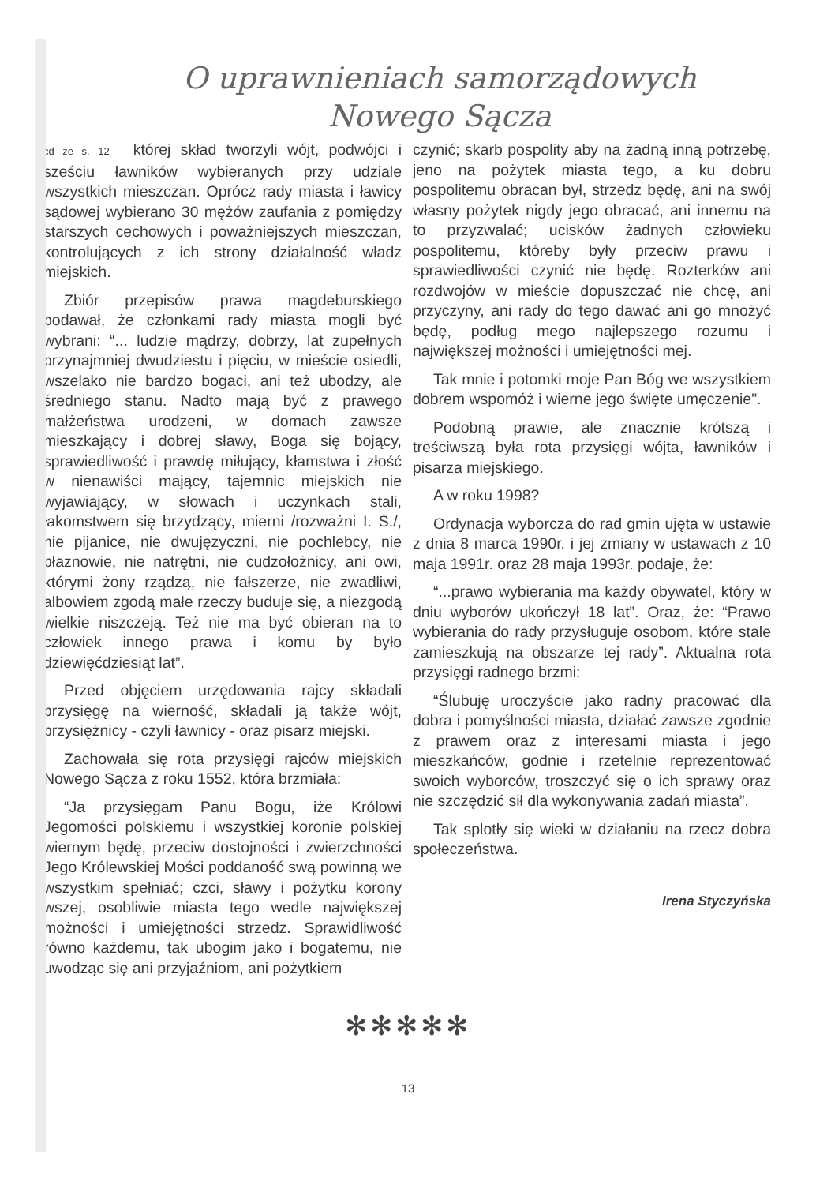O uprawnieniach samorządowych
Nowego Sącza
cd ze s. 12 której skład tworzyli wójt, podwójci i sześciu ławników wybieranych przy udziale wszystkich mieszczan. Oprócz rady miasta i ławicy sądowej wybierano 30 mężów zaufania z pomiędzy starszych cechowych i poważniejszych mieszczan, kontrolujących z ich strony działalność władz miejskich.
Zbiór przepisów prawa magdeburskiego podawał, że członkami rady miasta mogli być wybrani: “... ludzie mądrzy, dobrzy, lat zupełnych przynajmniej dwudziestu i pięciu, w mieście osiedli, wszelako nie bardzo bogaci, ani też ubodzy, ale średniego stanu. Nadto mają być z prawego małżeństwa urodzeni, w domach zawsze mieszkający i dobrej sławy, Boga się bojący, sprawiedliwość i prawdę miłujący, kłamstwa i złość w nienawiści mający, tajemnic miejskich nie wyjawiający, w słowach i uczynkach stali, łakomstwem się brzydzący, mierni /rozważni I. S./, nie pijanice, nie dwujęzyczni, nie pochlebcy, nie błaznowie, nie natrętni, nie cudzołożnicy, ani owi, którymi żony rządzą, nie fałszerze, nie zwadliwi, albowiem zgodą małe rzeczy buduje się, a niezgodą wielkie niszczeją. Też nie ma być obieran na to człowiek innego prawa i komu by było dziewięćdziesiąt lat”.
Przed objęciem urzędowania rajcy składali przysięgę na wierność, składali ją także wójt, przysiężnicy - czyli ławnicy - oraz pisarz miejski.
Zachowała się rota przysięgi rajców miejskich Nowego Sącza z roku 1552, która brzmiała:
“Ja przysięgam Panu Bogu, iże Królowi Jegomości polskiemu i wszystkiej koronie polskiej wiernym będę, przeciw dostojności i zwierzchności Jego Królewskiej Mości poddaność swą powinną we wszystkim spełniać; czci, sławy i pożytku korony wszej, osobliwie miasta tego wedle największej możności i umiejętności strzedz. Sprawidliwość równo każdemu, tak ubogim jako i bogatemu, nie uwodząc się ani przyjaźniom, ani pożytkiem
czynić; skarb pospolity aby na żadną inną potrzebę, jeno na pożytek miasta tego, a ku dobru pospolitemu obracan był, strzedz będę, ani na swój własny pożytek nigdy jego obracać, ani innemu na to przyzwalać; ucisków żadnych człowieku pospolitemu, któreby były przeciw prawu i sprawiedliwości czynić nie będę. Rozterków ani rozdwojów w mieście dopuszczać nie chcę, ani przyczyny, ani rady do tego dawać ani go mnożyć będę, podług mego najlepszego rozumu i największej możności i umiejętności mej.
Tak mnie i potomki moje Pan Bóg we wszystkiem dobrem wspomóż i wierne jego święte umęczenie".
Podobną prawie, ale znacznie krótszą i treściwszą była rota przysięgi wójta, ławników i pisarza miejskiego.
A w roku 1998?
Ordynacja wyborcza do rad gmin ujęta w ustawie z dnia 8 marca 1990r. i jej zmiany w ustawach z 10 maja 1991r. oraz 28 maja 1993r. podaje, że:
“...prawo wybierania ma każdy obywatel, który w dniu wyborów ukończył 18 lat”. Oraz, że: “Prawo wybierania do rady przysługuje osobom, które stale zamieszkują na obszarze tej rady”. Aktualna rota przysięgi radnego brzmi:
“Ślubuję uroczyście jako radny pracować dla dobra i pomyślności miasta, działać zawsze zgodnie z prawem oraz z interesami miasta i jego mieszkańców, godnie i rzetelnie reprezentować swoich wyborców, troszczyć się o ich sprawy oraz nie szczędzić sił dla wykonywania zadań miasta”.
Tak splotły się wieki w działaniu na rzecz dobra społeczeństwa.
Irena Styczyńska
✻✻✻✻✻
13